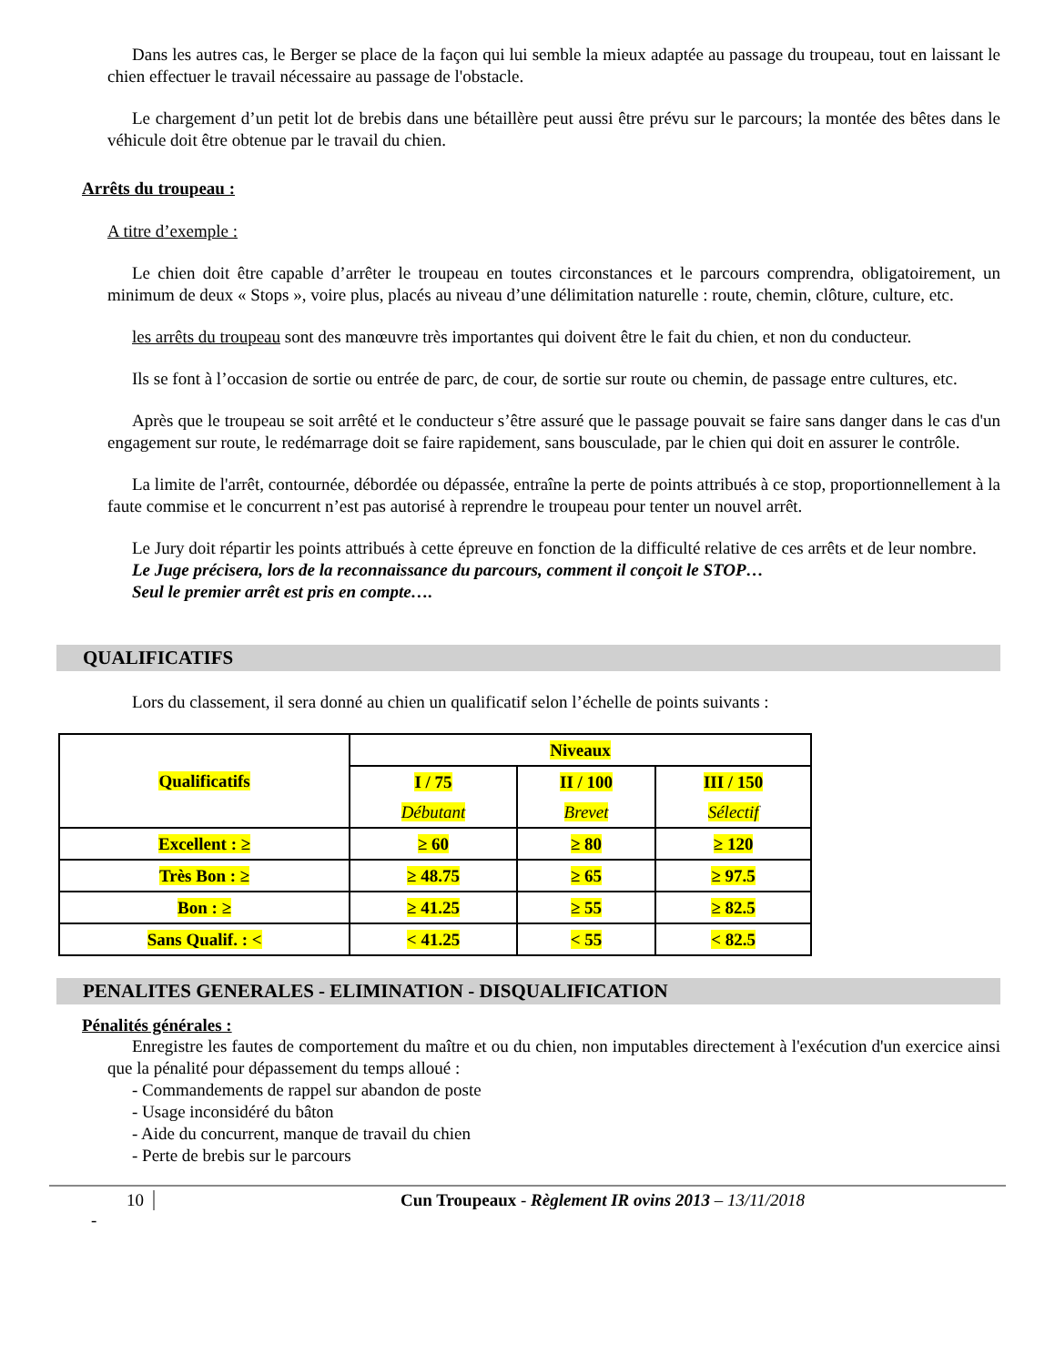Dans les autres cas, le Berger se place de la façon qui lui semble la mieux adaptée au passage du troupeau, tout en laissant le chien effectuer le travail nécessaire au passage de l'obstacle.
Le chargement d’un petit lot de brebis dans une bétaillère peut aussi être prévu sur le parcours; la montée des bêtes dans le véhicule doit être obtenue par le travail du chien.
Arrêts du troupeau :
A titre d’exemple :
Le chien doit être capable d’arrêter le troupeau en toutes circonstances et le parcours comprendra, obligatoirement, un minimum de deux « Stops », voire plus, placés au niveau d’une délimitation naturelle : route, chemin, clôture, culture, etc.
les arrêts du troupeau sont des manœuvre très importantes qui doivent être le fait du chien, et non du conducteur.
Ils se font à l’occasion de sortie ou entrée de parc, de cour, de sortie sur route ou chemin, de passage entre cultures, etc.
Après que le troupeau se soit arrêté et le conducteur s’être assuré que le passage pouvait se faire sans danger dans le cas d'un engagement sur route, le redémarrage doit se faire rapidement, sans bousculade, par le chien qui doit en assurer le contrôle.
La limite de l'arrêt, contournée, débordée ou dépassée, entraîne la perte de points attribués à ce stop, proportionnellement à la faute commise et le concurrent n’est pas autorisé à reprendre le troupeau pour tenter un nouvel arrêt.
Le Jury doit répartir les points attribués à cette épreuve en fonction de la difficulté relative de ces arrêts et de leur nombre.
Le Juge précisera, lors de la reconnaissance du parcours, comment il conçoit le STOP…
Seul le premier arrêt est pris en compte….
QUALIFICATIFS
Lors du classement, il sera donné au chien un qualificatif selon l’échelle de points suivants :
| Qualificatifs | Niveaux | | |
| | I / 75 | II / 100 | III / 150 |
| | Débutant | Brevet | Sélectif |
| Excellent : ≥ | ≥ 60 | ≥ 80 | ≥ 120 |
| Très Bon : ≥ | ≥ 48.75 | ≥ 65 | ≥ 97.5 |
| Bon : ≥ | ≥ 41.25 | ≥ 55 | ≥ 82.5 |
| Sans Qualif. : < | < 41.25 | < 55 | < 82.5 |
PENALITES GENERALES - ELIMINATION - DISQUALIFICATION
Pénalités générales :
Enregistre les fautes de comportement du maître et ou du chien, non imputables directement à l'exécution d'un exercice ainsi que la pénalité pour dépassement du temps alloué :
- Commandements de rappel sur abandon de poste
- Usage inconsidéré du bâton
- Aide du concurrent, manque de travail du chien
- Perte de brebis sur le parcours
10 Cun Troupeaux - Règlement IR ovins 2013 – 13/11/2018
-